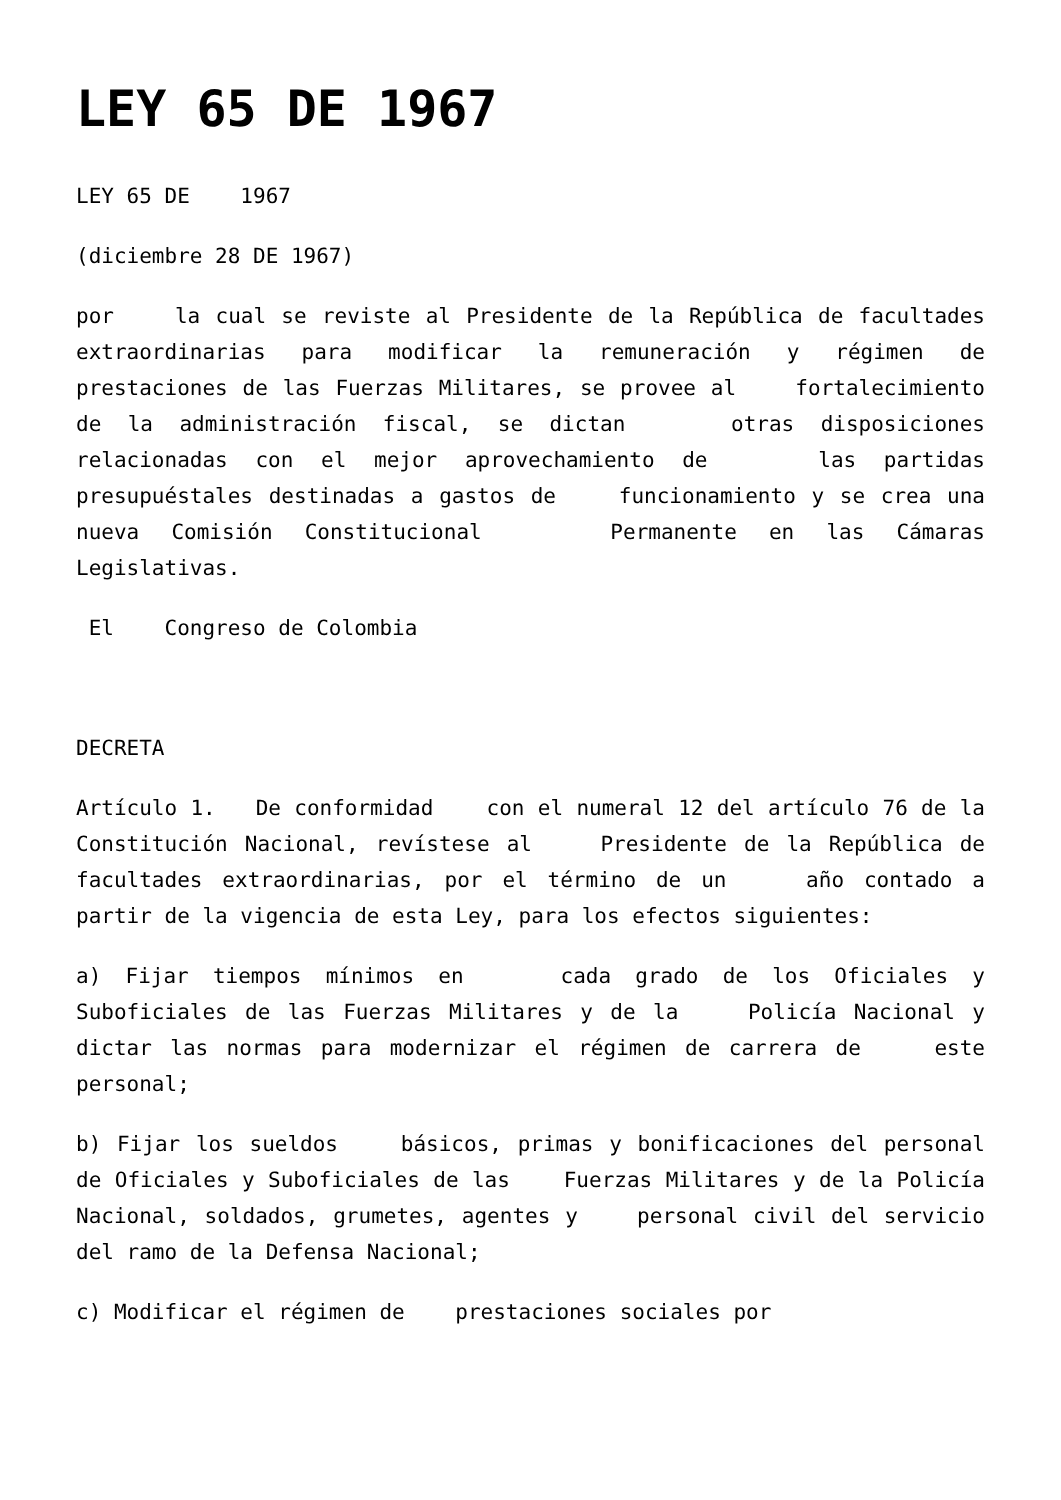LEY 65 DE 1967
LEY 65 DE 1967
(diciembre 28 DE 1967)
por la cual se reviste al Presidente de la República de facultades extraordinarias para modificar la remuneración y régimen de prestaciones de las Fuerzas Militares, se provee al fortalecimiento de la administración fiscal, se dictan otras disposiciones relacionadas con el mejor aprovechamiento de las partidas presupuéstales destinadas a gastos de funcionamiento y se crea una nueva Comisión Constitucional Permanente en las Cámaras Legislativas.
El Congreso de Colombia
DECRETA
Artículo 1. De conformidad con el numeral 12 del artículo 76 de la Constitución Nacional, revístese al Presidente de la República de facultades extraordinarias, por el término de un año contado a partir de la vigencia de esta Ley, para los efectos siguientes:
a) Fijar tiempos mínimos en cada grado de los Oficiales y Subоficiales de las Fuerzas Militares y de la Policía Nacional y dictar las normas para modernizar el régimen de carrera de este personal;
b) Fijar los sueldos básicos, primas y bonificaciones del personal de Oficiales y Suboficiales de las Fuerzas Militares y de la Policía Nacional, soldados, grumetes, agentes y personal civil del servicio del ramo de la Defensa Nacional;
c) Modificar el régimen de prestaciones sociales por